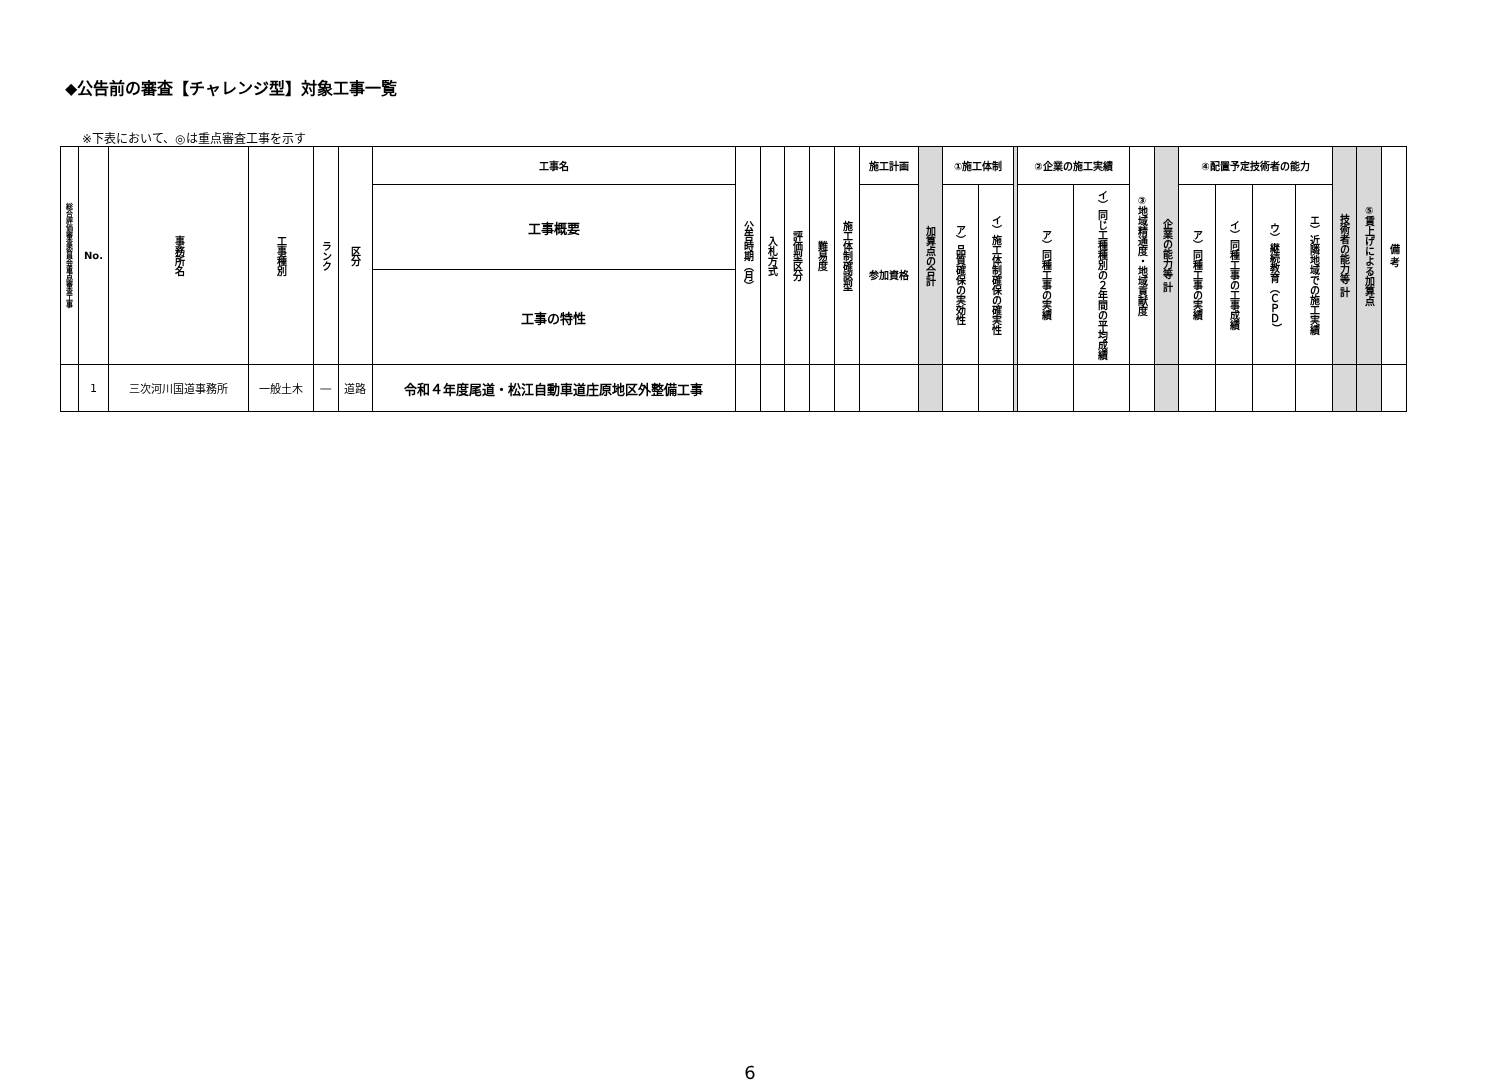◆公告前の審査【チャレンジ型】対象工事一覧
※下表において、◎は重点審査工事を示す
| 総合評価審査委員会重点審査工事 | No. | 事務所名 | 工事種別 | ランク | 区分 | 工事名 | 公告時期（月） | 入札方式 | 評価型区分 | 難易度 | 施工体制確認型 | 施工計画 | 加算点の合計 | ①施工体制 | | | ②企業の施工実績 | | ③地域精通度・地域貢献度 | 企業の能力等 計 | ④配置予定技術者の能力 | | | | 技術者の能力等 計 | ⑤賃上げによる加算点 | 備 考 |
| --- | --- | --- | --- | --- | --- | --- | --- | --- | --- | --- | --- | --- | --- | --- | --- | --- | --- | --- | --- | --- | --- | --- | --- | --- | --- | --- | --- |
| | | | | | | | | | | | | | | ア）品質確保の実効性 | イ）施工体制確保の確実性 | | ア）同種工事の実績 | イ）同じ工種種別の２年間の平均成績 | | | ア）同種工事の実績 | イ）同種工事の工事成績 | ウ）継続教育（ＣＰＤ） | エ）近隣地域での施工実績 | | | |
| | | | | | | 工事概要 | | | | | | 参加資格 | | | | | | | | | | | | | | | |
| | | | | | | 工事の特性 | | | | | | | | | | | | | | | | | | | | | |
| | 1 | 三次河川国道事務所 | 一般土木 | ― | 道路 | 令和４年度尾道・松江自動車道庄原地区外整備工事 | | | | | | | | | | | | | | | | | | | | | |
6